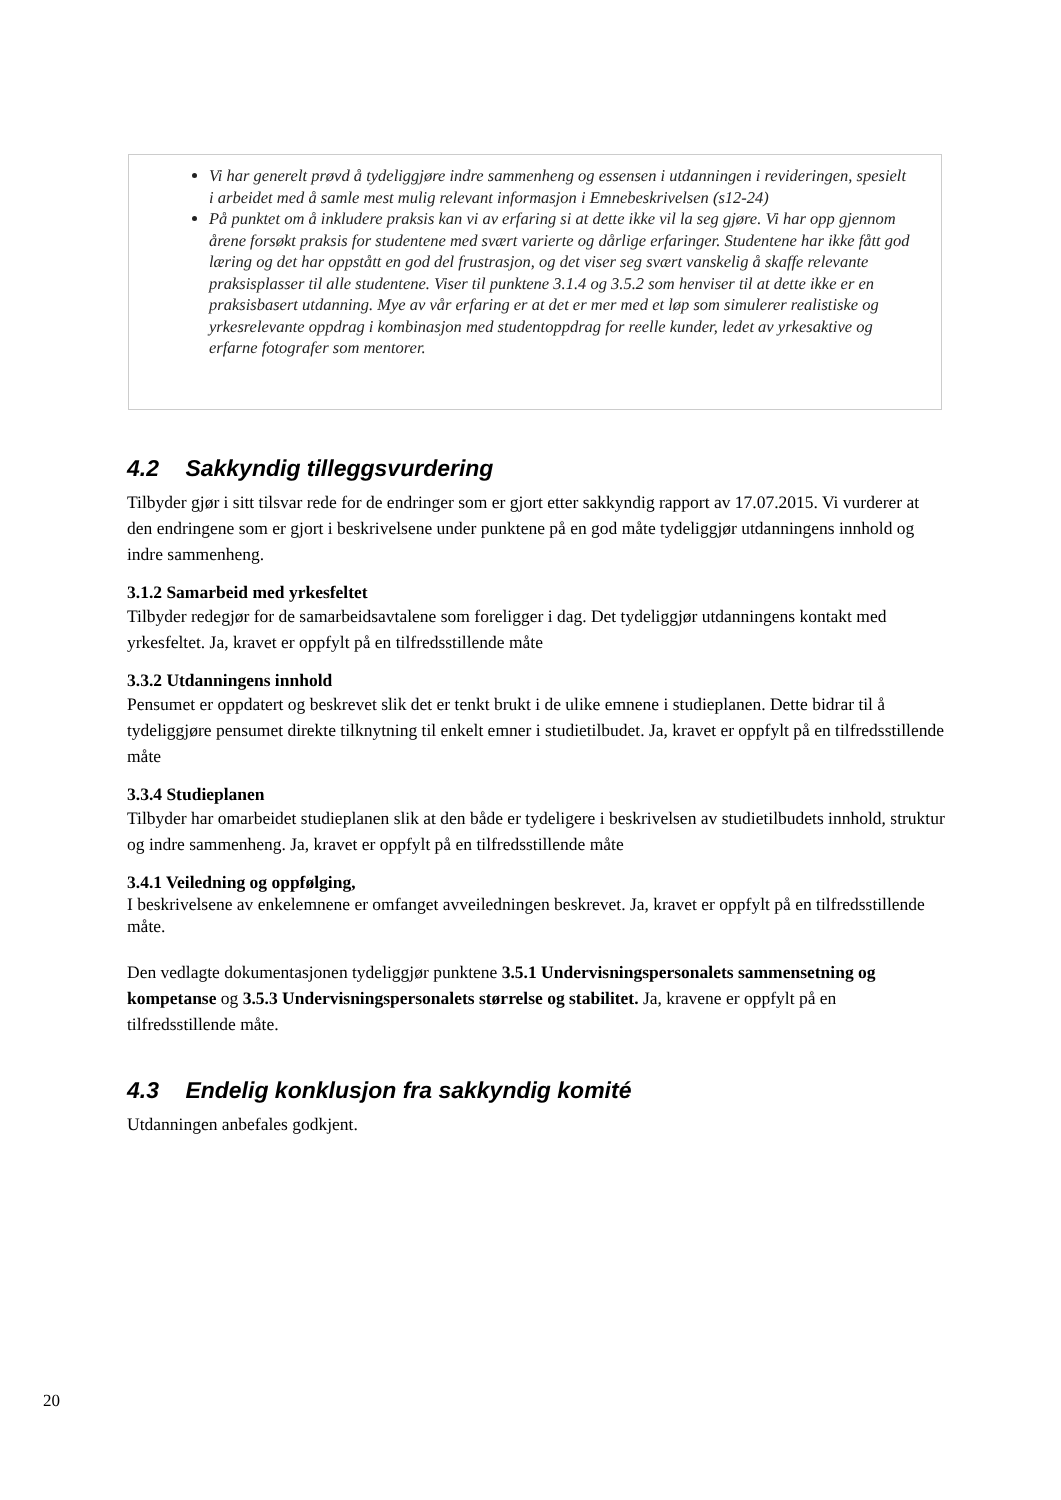Vi har generelt prøvd å tydeliggjøre indre sammenheng og essensen i utdanningen i revideringen, spesielt i arbeidet med å samle mest mulig relevant informasjon i Emnebeskrivelsen (s12-24)
På punktet om å inkludere praksis kan vi av erfaring si at dette ikke vil la seg gjøre. Vi har opp gjennom årene forsøkt praksis for studentene med svært varierte og dårlige erfaringer. Studentene har ikke fått god læring og det har oppstått en god del frustrasjon, og det viser seg svært vanskelig å skaffe relevante praksisplasser til alle studentene. Viser til punktene 3.1.4 og 3.5.2 som henviser til at dette ikke er en praksisbasert utdanning. Mye av vår erfaring er at det er mer med et løp som simulerer realistiske og yrkesrelevante oppdrag i kombinasjon med studentoppdrag for reelle kunder, ledet av yrkesaktive og erfarne fotografer som mentorer.
4.2 Sakkyndig tilleggsvurdering
Tilbyder gjør i sitt tilsvar rede for de endringer som er gjort etter sakkyndig rapport av 17.07.2015. Vi vurderer at den endringene som er gjort i beskrivelsene under punktene på en god måte tydeliggjør utdanningens innhold og indre sammenheng.
3.1.2 Samarbeid med yrkesfeltet
Tilbyder redegjør for de samarbeidsavtalene som foreligger i dag. Det tydeliggjør utdanningens kontakt med yrkesfeltet. Ja, kravet er oppfylt på en tilfredsstillende måte
3.3.2 Utdanningens innhold
Pensumet er oppdatert og beskrevet slik det er tenkt brukt i de ulike emnene i studieplanen. Dette bidrar til å tydeliggjøre pensumet direkte tilknytning til enkelt emner i studietilbudet. Ja, kravet er oppfylt på en tilfredsstillende måte
3.3.4 Studieplanen
Tilbyder har omarbeidet studieplanen slik at den både er tydeligere i beskrivelsen av studietilbudets innhold, struktur og indre sammenheng. Ja, kravet er oppfylt på en tilfredsstillende måte
3.4.1 Veiledning og oppfølging,
I beskrivelsene av enkelemnene er omfanget avveiledningen beskrevet. Ja, kravet er oppfylt på en tilfredsstillende måte.
Den vedlagte dokumentasjonen tydeliggjør punktene 3.5.1 Undervisningspersonalets sammensetning og kompetanse og 3.5.3 Undervisningspersonalets størrelse og stabilitet. Ja, kravene er oppfylt på en tilfredsstillende måte.
4.3 Endelig konklusjon fra sakkyndig komité
Utdanningen anbefales godkjent.
20